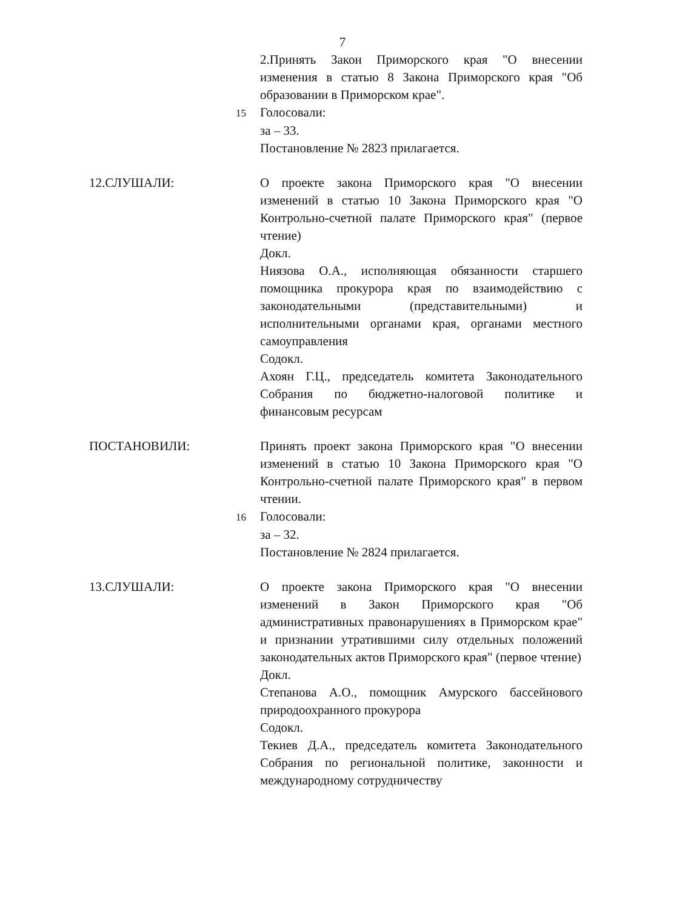7
2.Принять Закон Приморского края "О внесении изменения в статью 8 Закона Приморского края "Об образовании в Приморском крае".
15 Голосовали:
за – 33.
Постановление № 2823 прилагается.
12.СЛУШАЛИ: О проекте закона Приморского края "О внесении изменений в статью 10 Закона Приморского края "О Контрольно-счетной палате Приморского края" (первое чтение)
Докл.
Ниязова О.А., исполняющая обязанности старшего помощника прокурора края по взаимодействию с законодательными (представительными) и исполнительными органами края, органами местного самоуправления
Содокл.
Ахоян Г.Ц., председатель комитета Законодательного Собрания по бюджетно-налоговой политике и финансовым ресурсам
ПОСТАНОВИЛИ: Принять проект закона Приморского края "О внесении изменений в статью 10 Закона Приморского края "О Контрольно-счетной палате Приморского края" в первом чтении.
16 Голосовали:
за – 32.
Постановление № 2824 прилагается.
13.СЛУШАЛИ: О проекте закона Приморского края "О внесении изменений в Закон Приморского края "Об административных правонарушениях в Приморском крае" и признании утратившими силу отдельных положений законодательных актов Приморского края" (первое чтение)
Докл.
Степанова А.О., помощник Амурского бассейнового природоохранного прокурора
Содокл.
Текиев Д.А., председатель комитета Законодательного Собрания по региональной политике, законности и международному сотрудничеству